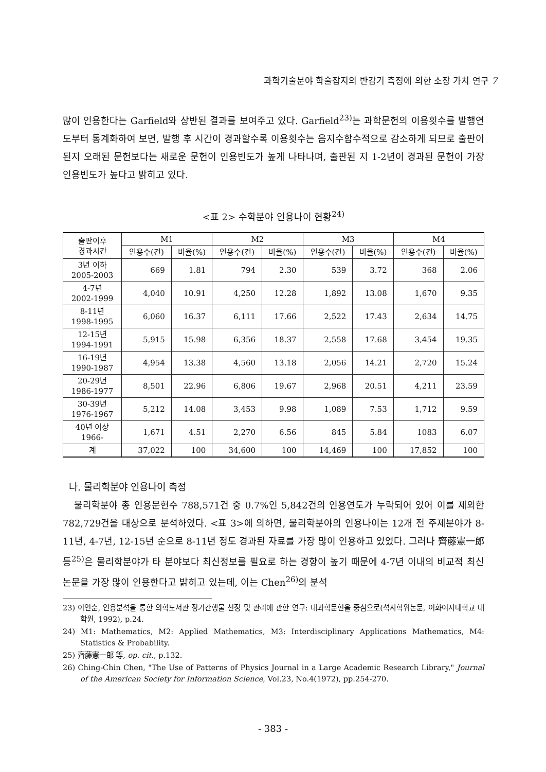과학기술분야 학술잡지의 반감기 측정에 의한 소장 가치 연구 7
많이 인용한다는 Garfield와 상반된 결과를 보여주고 있다. Garfield<sup>23)</sup>는 과학문헌의 이용횟수를 발행연도부터 통계화하여 보면, 발행 후 시간이 경과할수록 이용횟수는 음지수함수적으로 감소하게 되므로 출판이 된지 오래된 문헌보다는 새로운 문헌이 인용빈도가 높게 나타나며, 출판된 지 1-2년이 경과된 문헌이 가장 인용빈도가 높다고 밝히고 있다.
<표 2> 수학분야 인용나이 현황<sup>24)</sup>
| 출판이후 경과시간 | M1 | | M2 | | M3 | | M4 | |
| --- | --- | --- | --- | --- | --- | --- | --- | --- |
| | 인용수(건) | 비율(%) | 인용수(건) | 비율(%) | 인용수(건) | 비율(%) | 인용수(건) | 비율(%) |
| 3년 이하 2005-2003 | 669 | 1.81 | 794 | 2.30 | 539 | 3.72 | 368 | 2.06 |
| 4-7년 2002-1999 | 4,040 | 10.91 | 4,250 | 12.28 | 1,892 | 13.08 | 1,670 | 9.35 |
| 8-11년 1998-1995 | 6,060 | 16.37 | 6,111 | 17.66 | 2,522 | 17.43 | 2,634 | 14.75 |
| 12-15년 1994-1991 | 5,915 | 15.98 | 6,356 | 18.37 | 2,558 | 17.68 | 3,454 | 19.35 |
| 16-19년 1990-1987 | 4,954 | 13.38 | 4,560 | 13.18 | 2,056 | 14.21 | 2,720 | 15.24 |
| 20-29년 1986-1977 | 8,501 | 22.96 | 6,806 | 19.67 | 2,968 | 20.51 | 4,211 | 23.59 |
| 30-39년 1976-1967 | 5,212 | 14.08 | 3,453 | 9.98 | 1,089 | 7.53 | 1,712 | 9.59 |
| 40년 이상 1966- | 1,671 | 4.51 | 2,270 | 6.56 | 845 | 5.84 | 1083 | 6.07 |
| 계 | 37,022 | 100 | 34,600 | 100 | 14,469 | 100 | 17,852 | 100 |
나. 물리학분야 인용나이 측정
물리학분야 총 인용문헌수 788,571건 중 0.7%인 5,842건의 인용연도가 누락되어 있어 이를 제외한 782,729건을 대상으로 분석하였다. <표 3>에 의하면, 물리학분야의 인용나이는 12개 전 주제분야가 8-11년, 4-7년, 12-15년 순으로 8-11년 정도 경과된 자료를 가장 많이 인용하고 있었다. 그러나 齊藤憲一郎 등<sup>25)</sup>은 물리학분야가 타 분야보다 최신정보를 필요로 하는 경향이 높기 때문에 4-7년 이내의 비교적 최신 논문을 가장 많이 인용한다고 밝히고 있는데, 이는 Chen<sup>26)</sup>의 분석
23) 이인순, 인용분석을 통한 의학도서관 정기간행물 선정 및 관리에 관한 연구: 내과학문헌을 중심으로(석사학위논문, 이화여자대학교 대학원, 1992), p.24.
24) M1: Mathematics, M2: Applied Mathematics, M3: Interdisciplinary Applications Mathematics, M4: Statistics & Probability.
25) 齊藤憲一郎 等, op. cit., p.132.
26) Ching-Chin Chen, "The Use of Patterns of Physics Journal in a Large Academic Research Library," Journal of the American Society for Information Science, Vol.23, No.4(1972), pp.254-270.
- 383 -